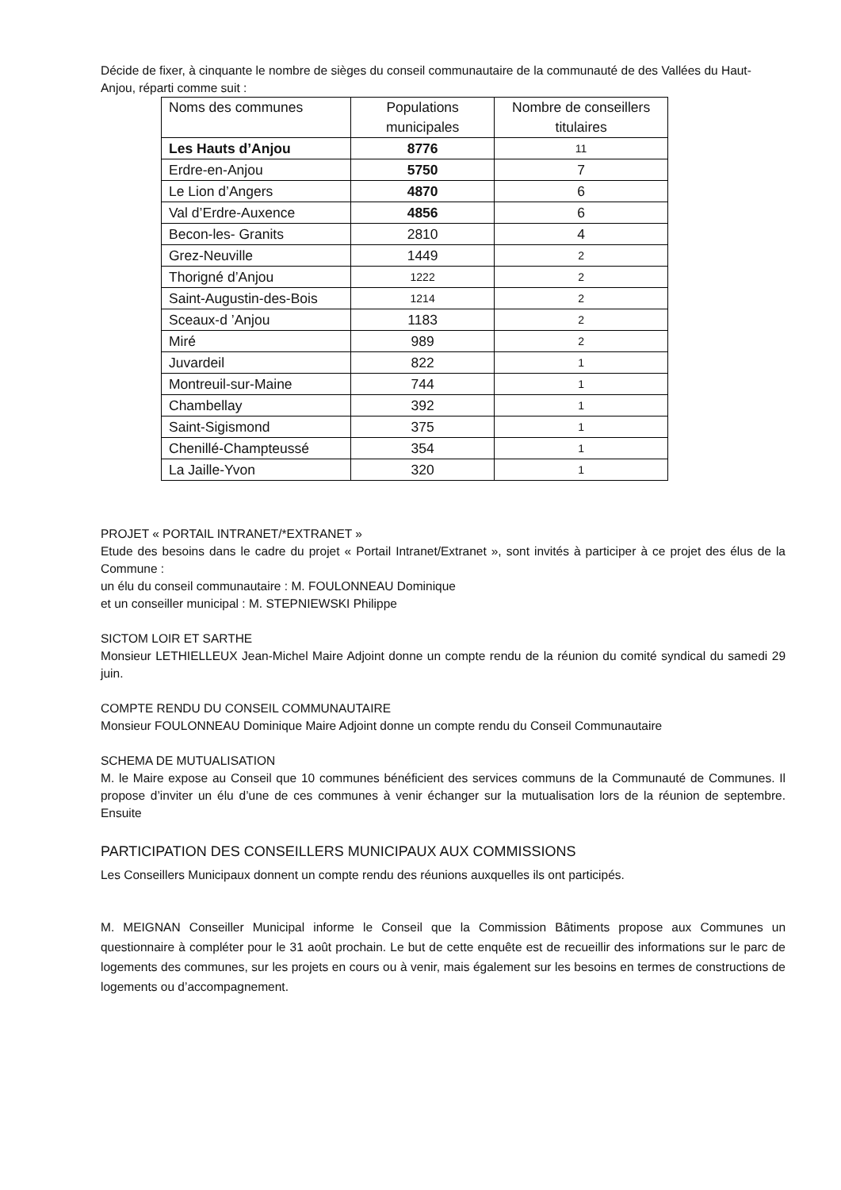Décide de fixer, à cinquante le nombre de sièges du conseil communautaire de la communauté de des Vallées du Haut-Anjou, réparti comme suit :
| Noms des communes | Populations municipales | Nombre de conseillers titulaires |
| --- | --- | --- |
| Les Hauts d’Anjou | 8776 | 11 |
| Erdre-en-Anjou | 5750 | 7 |
| Le Lion d’Angers | 4870 | 6 |
| Val d’Erdre-Auxence | 4856 | 6 |
| Becon-les- Granits | 2810 | 4 |
| Grez-Neuville | 1449 | 2 |
| Thorigné d’Anjou | 1222 | 2 |
| Saint-Augustin-des-Bois | 1214 | 2 |
| Sceaux-d ’Anjou | 1183 | 2 |
| Miré | 989 | 2 |
| Juvardeil | 822 | 1 |
| Montreuil-sur-Maine | 744 | 1 |
| Chambellay | 392 | 1 |
| Saint-Sigismond | 375 | 1 |
| Chenillé-Champteussé | 354 | 1 |
| La Jaille-Yvon | 320 | 1 |
PROJET « PORTAIL INTRANET/*EXTRANET »
Etude des besoins dans le cadre du projet « Portail Intranet/Extranet », sont invités à participer à ce projet des élus de la Commune :
un élu du conseil communautaire : M. FOULONNEAU Dominique
et un conseiller municipal : M. STEPNIEWSKI Philippe
SICTOM LOIR ET SARTHE
Monsieur LETHIELLEUX Jean-Michel Maire Adjoint donne un compte rendu de la réunion du comité syndical du samedi 29 juin.
COMPTE RENDU DU CONSEIL COMMUNAUTAIRE
Monsieur FOULONNEAU Dominique Maire Adjoint donne un compte rendu du Conseil Communautaire
SCHEMA DE MUTUALISATION
M. le Maire expose au Conseil que 10 communes bénéficient des services communs de la Communauté de Communes. Il propose d’inviter un élu d’une de ces communes à venir échanger sur la mutualisation lors de la réunion de septembre. Ensuite
PARTICIPATION DES CONSEILLERS MUNICIPAUX AUX COMMISSIONS
Les Conseillers Municipaux donnent un compte rendu des réunions auxquelles ils ont participés.
M. MEIGNAN Conseiller Municipal informe le Conseil que la Commission Bâtiments propose aux Communes un questionnaire à compléter pour le 31 août prochain. Le but de cette enquête est de recueillir des informations sur le parc de logements des communes, sur les projets en cours ou à venir, mais également sur les besoins en termes de constructions de logements ou d’accompagnement.